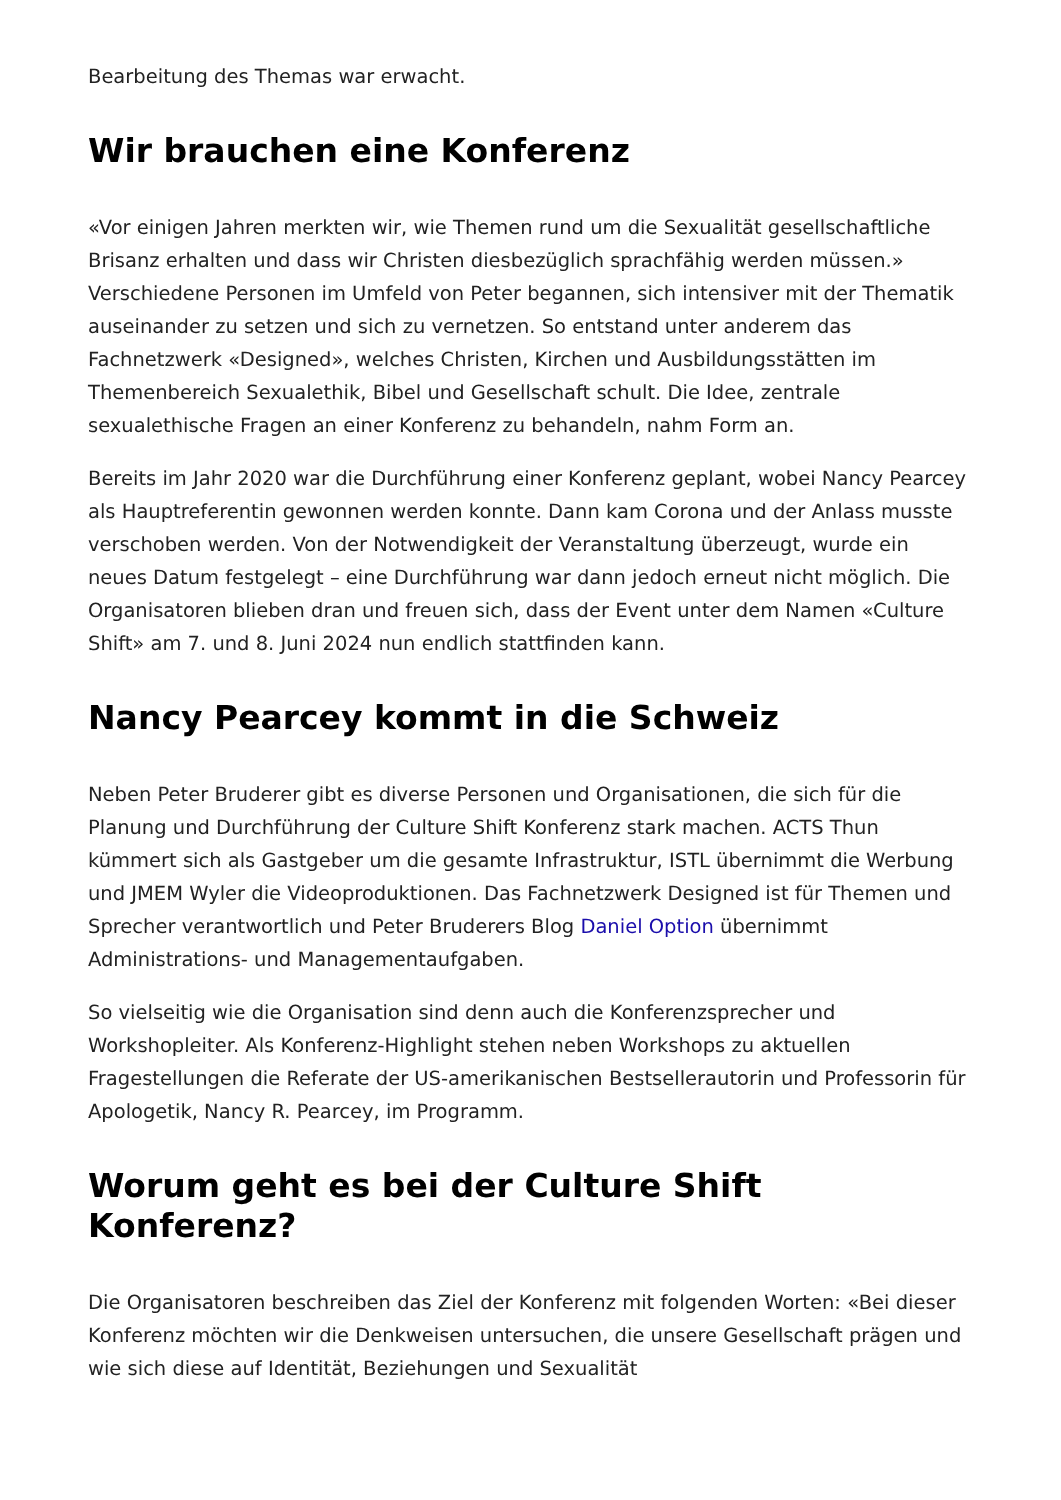Bearbeitung des Themas war erwacht.
Wir brauchen eine Konferenz
«Vor einigen Jahren merkten wir, wie Themen rund um die Sexualität gesellschaftliche Brisanz erhalten und dass wir Christen diesbezüglich sprachfähig werden müssen.» Verschiedene Personen im Umfeld von Peter begannen, sich intensiver mit der Thematik auseinander zu setzen und sich zu vernetzen. So entstand unter anderem das Fachnetzwerk «Designed», welches Christen, Kirchen und Ausbildungsstätten im Themenbereich Sexualethik, Bibel und Gesellschaft schult. Die Idee, zentrale sexualethische Fragen an einer Konferenz zu behandeln, nahm Form an.
Bereits im Jahr 2020 war die Durchführung einer Konferenz geplant, wobei Nancy Pearcey als Hauptreferentin gewonnen werden konnte. Dann kam Corona und der Anlass musste verschoben werden. Von der Notwendigkeit der Veranstaltung überzeugt, wurde ein neues Datum festgelegt – eine Durchführung war dann jedoch erneut nicht möglich. Die Organisatoren blieben dran und freuen sich, dass der Event unter dem Namen «Culture Shift» am 7. und 8. Juni 2024 nun endlich stattfinden kann.
Nancy Pearcey kommt in die Schweiz
Neben Peter Bruderer gibt es diverse Personen und Organisationen, die sich für die Planung und Durchführung der Culture Shift Konferenz stark machen. ACTS Thun kümmert sich als Gastgeber um die gesamte Infrastruktur, ISTL übernimmt die Werbung und JMEM Wyler die Videoproduktionen. Das Fachnetzwerk Designed ist für Themen und Sprecher verantwortlich und Peter Bruderers Blog Daniel Option übernimmt Administrations- und Managementaufgaben.
So vielseitig wie die Organisation sind denn auch die Konferenzsprecher und Workshopleiter. Als Konferenz-Highlight stehen neben Workshops zu aktuellen Fragestellungen die Referate der US-amerikanischen Bestsellerautorin und Professorin für Apologetik, Nancy R. Pearcey, im Programm.
Worum geht es bei der Culture Shift Konferenz?
Die Organisatoren beschreiben das Ziel der Konferenz mit folgenden Worten: «Bei dieser Konferenz möchten wir die Denkweisen untersuchen, die unsere Gesellschaft prägen und wie sich diese auf Identität, Beziehungen und Sexualität